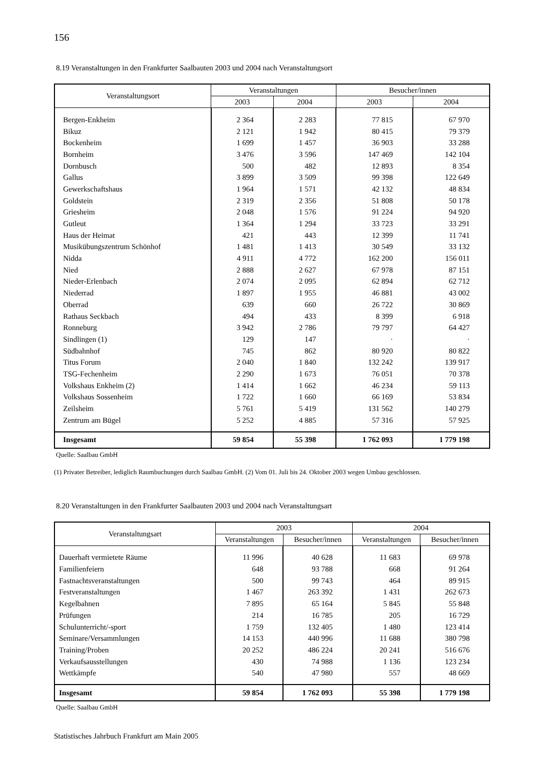156
8.19 Veranstaltungen in den Frankfurter Saalbauten 2003 und 2004 nach Veranstaltungsort
| Veranstaltungsort | Veranstaltungen | | Besucher/innen | |
| --- | --- | --- | --- | --- |
| | 2003 | 2004 | 2003 | 2004 |
| Bergen-Enkheim | 2 364 | 2 283 | 77 815 | 67 970 |
| Bikuz | 2 121 | 1 942 | 80 415 | 79 379 |
| Bockenheim | 1 699 | 1 457 | 36 903 | 33 288 |
| Bornheim | 3 476 | 3 596 | 147 469 | 142 104 |
| Dornbusch | 500 | 482 | 12 893 | 8 354 |
| Gallus | 3 899 | 3 509 | 99 398 | 122 649 |
| Gewerkschaftshaus | 1 964 | 1 571 | 42 132 | 48 834 |
| Goldstein | 2 319 | 2 356 | 51 808 | 50 178 |
| Griesheim | 2 048 | 1 576 | 91 224 | 94 920 |
| Gutleut | 1 364 | 1 294 | 33 723 | 33 291 |
| Haus der Heimat | 421 | 443 | 12 399 | 11 741 |
| Musikübungszentrum Schönhof | 1 481 | 1 413 | 30 549 | 33 132 |
| Nidda | 4 911 | 4 772 | 162 200 | 156 011 |
| Nied | 2 888 | 2 627 | 67 978 | 87 151 |
| Nieder-Erlenbach | 2 074 | 2 095 | 62 894 | 62 712 |
| Niederrad | 1 897 | 1 955 | 46 881 | 43 002 |
| Oberrad | 639 | 660 | 26 722 | 30 869 |
| Rathaus Seckbach | 494 | 433 | 8 399 | 6 918 |
| Ronneburg | 3 942 | 2 786 | 79 797 | 64 427 |
| Sindlingen (1) | 129 | 147 | · | · |
| Südbahnhof | 745 | 862 | 80 920 | 80 822 |
| Titus Forum | 2 040 | 1 840 | 132 242 | 139 917 |
| TSG-Fechenheim | 2 290 | 1 673 | 76 051 | 70 378 |
| Volkshaus Enkheim (2) | 1 414 | 1 662 | 46 234 | 59 113 |
| Volkshaus Sossenheim | 1 722 | 1 660 | 66 169 | 53 834 |
| Zeilsheim | 5 761 | 5 419 | 131 562 | 140 279 |
| Zentrum am Bügel | 5 252 | 4 885 | 57 316 | 57 925 |
| Insgesamt | 59 854 | 55 398 | 1 762 093 | 1 779 198 |
Quelle: Saalbau GmbH
(1) Privater Betreiber, lediglich Raumbuchungen durch Saalbau GmbH. (2) Vom 01. Juli bis 24. Oktober 2003 wegen Umbau geschlossen.
8.20 Veranstaltungen in den Frankfurter Saalbauten 2003 und 2004 nach Veranstaltungsart
| Veranstaltungsart | 2003 | | 2004 | |
| --- | --- | --- | --- | --- |
| | Veranstaltungen | Besucher/innen | Veranstaltungen | Besucher/innen |
| Dauerhaft vermietete Räume | 11 996 | 40 628 | 11 683 | 69 978 |
| Familienfeiern | 648 | 93 788 | 668 | 91 264 |
| Fastnachtsveranstaltungen | 500 | 99 743 | 464 | 89 915 |
| Festveranstaltungen | 1 467 | 263 392 | 1 431 | 262 673 |
| Kegelbahnen | 7 895 | 65 164 | 5 845 | 55 848 |
| Prüfungen | 214 | 16 785 | 205 | 16 729 |
| Schulunterricht/-sport | 1 759 | 132 405 | 1 480 | 123 414 |
| Seminare/Versammlungen | 14 153 | 440 996 | 11 688 | 380 798 |
| Training/Proben | 20 252 | 486 224 | 20 241 | 516 676 |
| Verkaufsausstellungen | 430 | 74 988 | 1 136 | 123 234 |
| Wettkämpfe | 540 | 47 980 | 557 | 48 669 |
| Insgesamt | 59 854 | 1 762 093 | 55 398 | 1 779 198 |
Quelle: Saalbau GmbH
Statistisches Jahrbuch Frankfurt am Main 2005